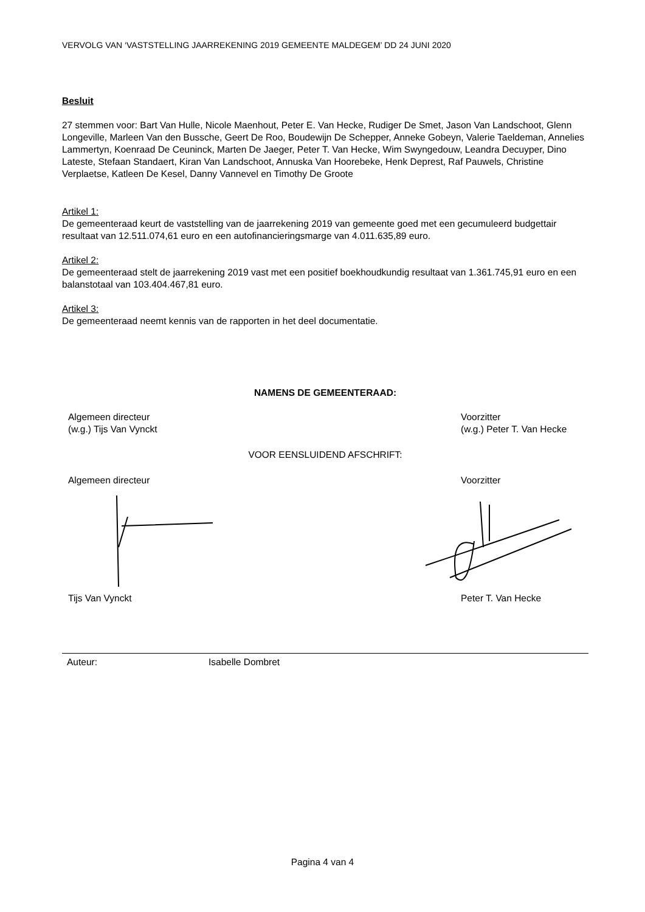VERVOLG VAN ‘VASTSTELLING JAARREKENING 2019 GEMEENTE MALDEGEM’ DD 24 JUNI 2020
Besluit
27 stemmen voor: Bart Van Hulle, Nicole Maenhout, Peter E. Van Hecke, Rudiger De Smet, Jason Van Landschoot, Glenn Longeville, Marleen Van den Bussche, Geert De Roo, Boudewijn De Schepper, Anneke Gobeyn, Valerie Taeldeman, Annelies Lammertyn, Koenraad De Ceuninck, Marten De Jaeger, Peter T. Van Hecke, Wim Swyngedouw, Leandra Decuyper, Dino Lateste, Stefaan Standaert, Kiran Van Landschoot, Annuska Van Hoorebeke, Henk Deprest, Raf Pauwels, Christine Verplaetse, Katleen De Kesel, Danny Vannevel en Timothy De Groote
Artikel 1:
De gemeenteraad keurt de vaststelling van de jaarrekening 2019 van gemeente goed met een gecumuleerd budgettair resultaat van 12.511.074,61 euro en een autofinancieringsmarge van 4.011.635,89 euro.
Artikel 2:
De gemeenteraad stelt de jaarrekening 2019 vast met een positief boekhoudkundig resultaat van 1.361.745,91 euro en een balanstotaal van 103.404.467,81 euro.
Artikel 3:
De gemeenteraad neemt kennis van de rapporten in het deel documentatie.
NAMENS DE GEMEENTERAAD:
Algemeen directeur
(w.g.) Tijs Van Vynckt
Voorzitter
(w.g.) Peter T. Van Hecke
VOOR EENSLUIDEND AFSCHRIFT:
Algemeen directeur Voorzitter
Tijs Van Vynckt Peter T. Van Hecke
Auteur: Isabelle Dombret
Pagina 4 van 4